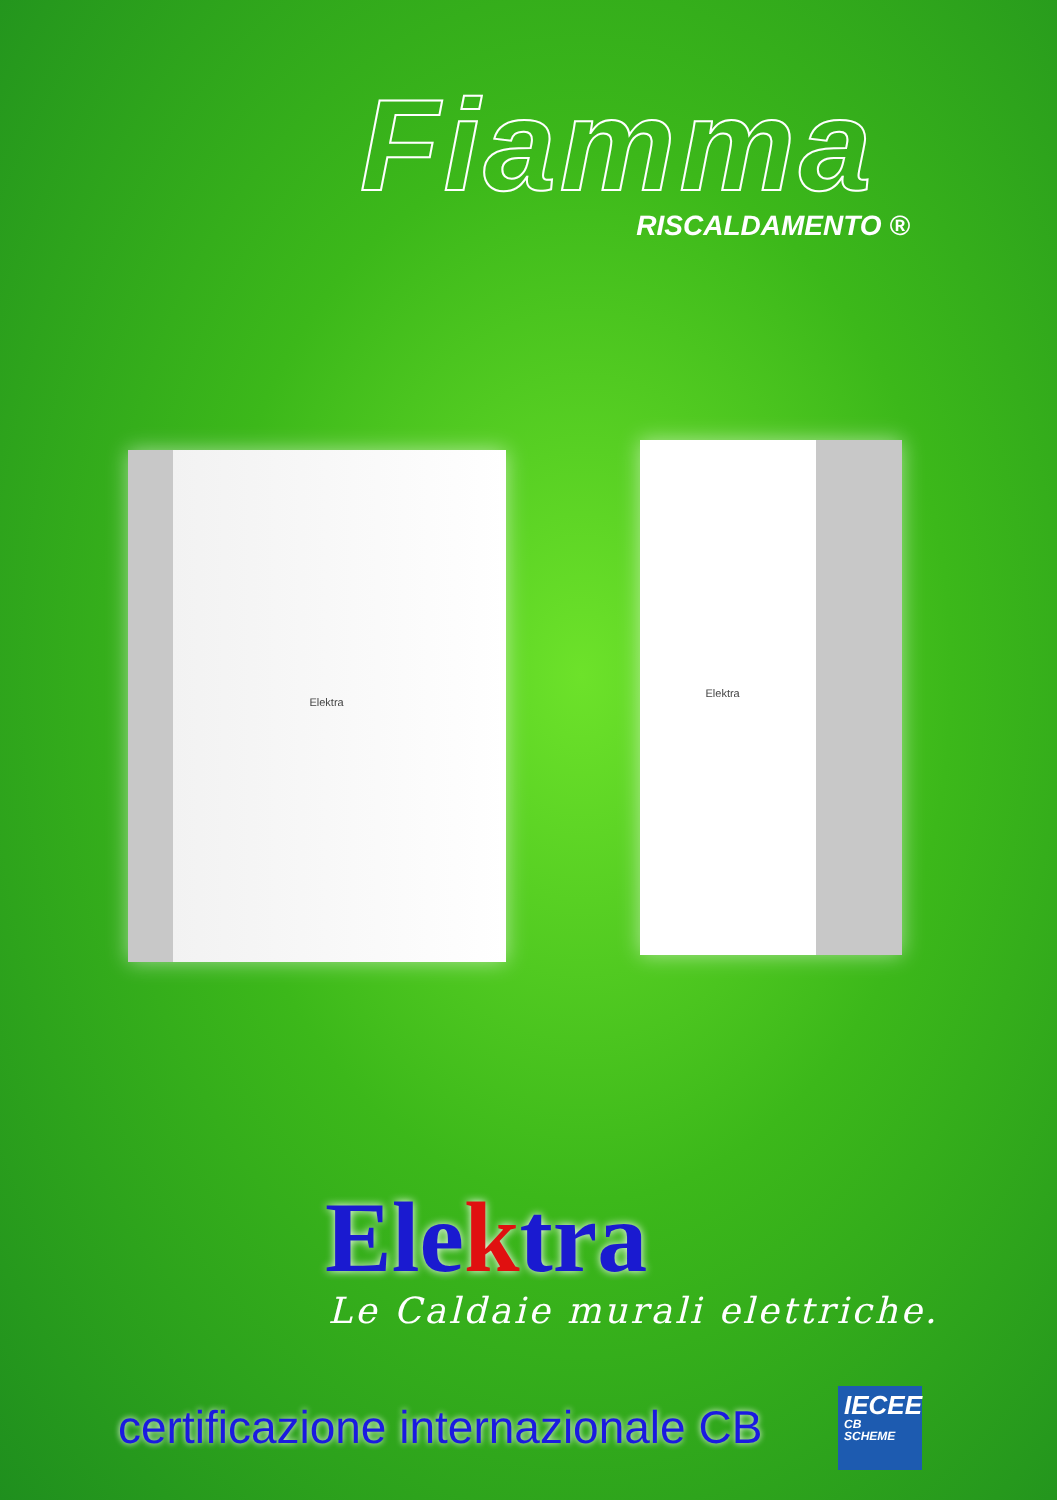Fiamma
RISCALDAMENTO ®
Elektra
Elektra
Elektra
Le Caldaie murali elettriche.
certificazione internazionale CB
IECEE
CB
SCHEME